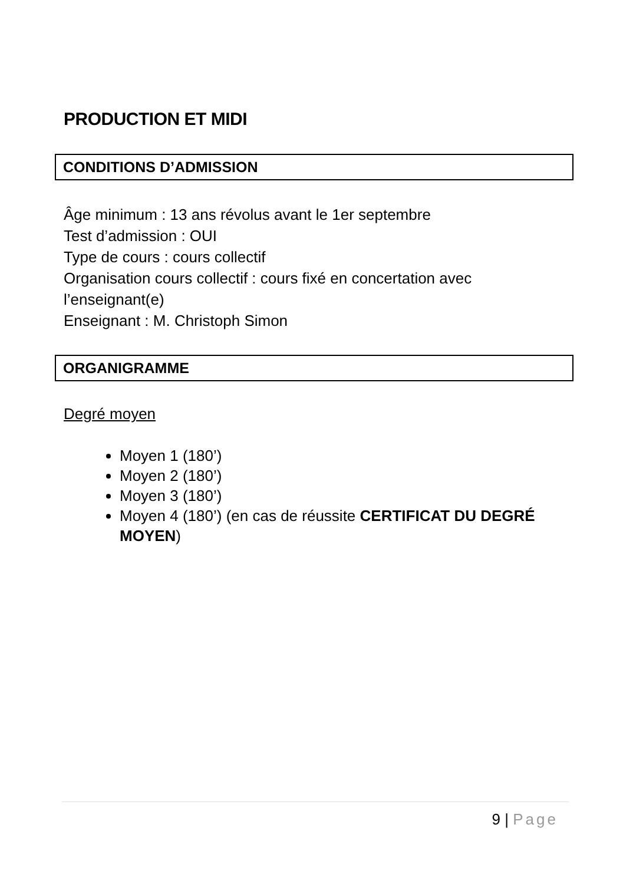PRODUCTION ET MIDI
CONDITIONS D’ADMISSION
Âge minimum : 13 ans révolus avant le 1er septembre
Test d’admission : OUI
Type de cours : cours collectif
Organisation cours collectif : cours fixé en concertation avec l’enseignant(e)
Enseignant : M. Christoph Simon
ORGANIGRAMME
Degré moyen
Moyen 1 (180’)
Moyen 2 (180’)
Moyen 3 (180’)
Moyen 4 (180’) (en cas de réussite CERTIFICAT DU DEGRÉ MOYEN)
9 | Page